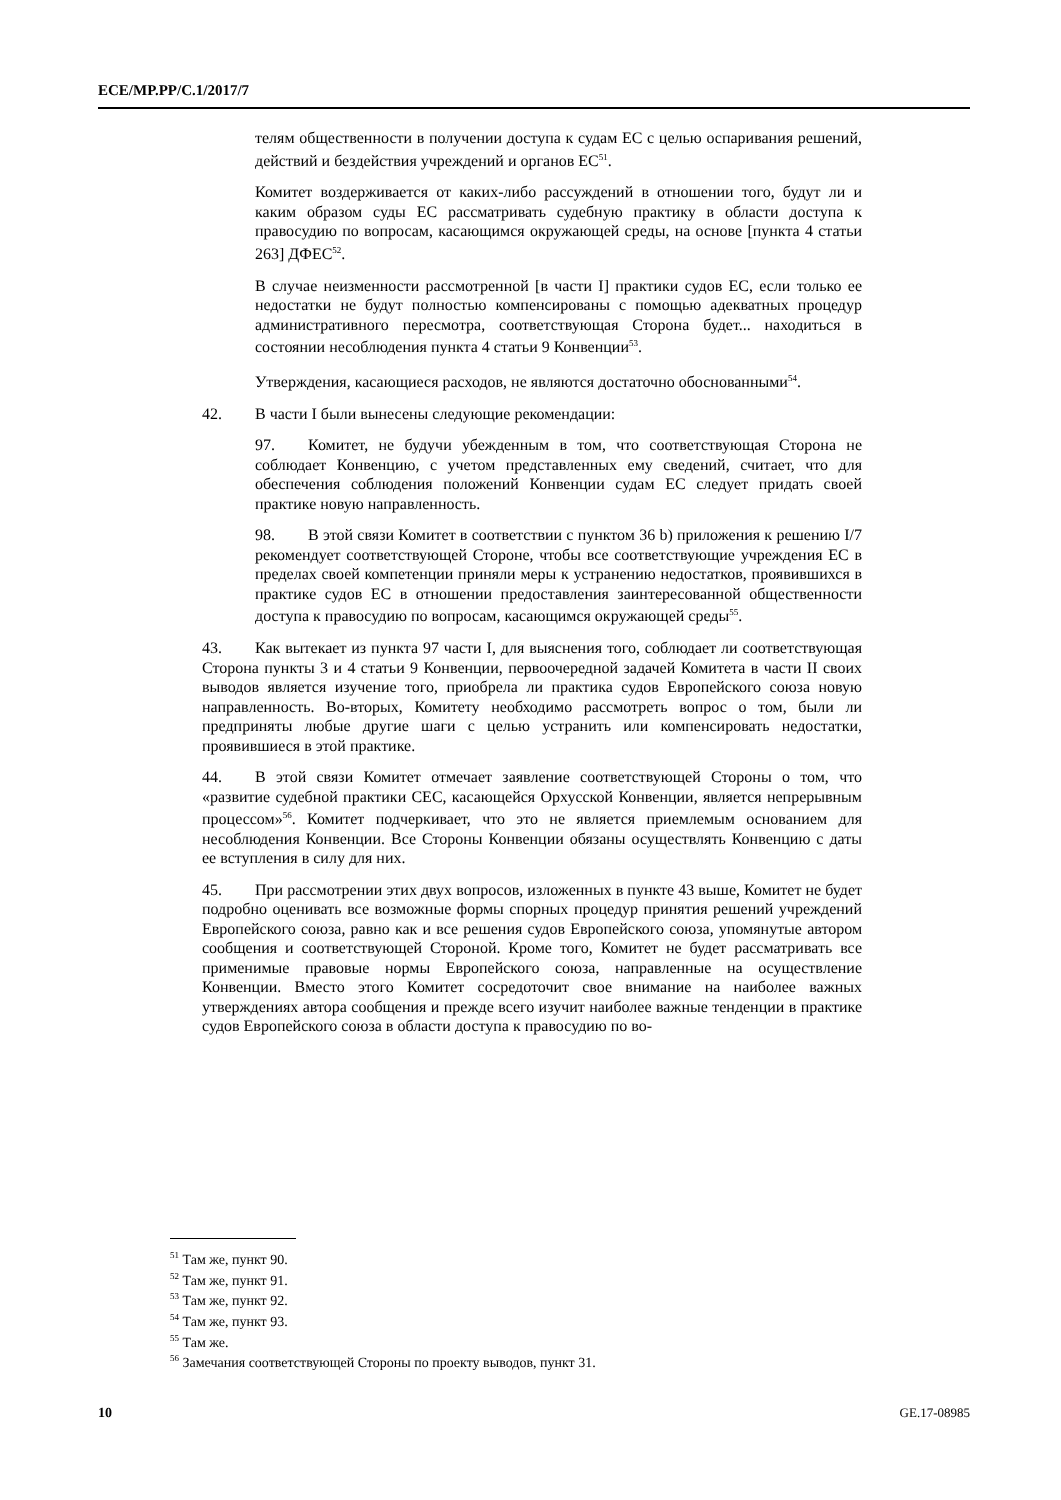ECE/MP.PP/C.1/2017/7
телям общественности в получении доступа к судам ЕС с целью оспаривания решений, действий и бездействия учреждений и органов ЕС<sup>51</sup>.
Комитет воздерживается от каких-либо рассуждений в отношении того, будут ли и каким образом суды ЕС рассматривать судебную практику в области доступа к правосудию по вопросам, касающимся окружающей среды, на основе [пункта 4 статьи 263] ДФЕС<sup>52</sup>.
В случае неизменности рассмотренной [в части I] практики судов ЕС, если только ее недостатки не будут полностью компенсированы с помощью адекватных процедур административного пересмотра, соответствующая Сторона будет... находиться в состоянии несоблюдения пункта 4 статьи 9 Конвенции<sup>53</sup>.
Утверждения, касающиеся расходов, не являются достаточно обоснованными<sup>54</sup>.
42. В части I были вынесены следующие рекомендации:
97. Комитет, не будучи убежденным в том, что соответствующая Сторона не соблюдает Конвенцию, с учетом представленных ему сведений, считает, что для обеспечения соблюдения положений Конвенции судам ЕС следует придать своей практике новую направленность.
98. В этой связи Комитет в соответствии с пунктом 36 b) приложения к решению I/7 рекомендует соответствующей Стороне, чтобы все соответствующие учреждения ЕС в пределах своей компетенции приняли меры к устранению недостатков, проявившихся в практике судов ЕС в отношении предоставления заинтересованной общественности доступа к правосудию по вопросам, касающимся окружающей среды<sup>55</sup>.
43. Как вытекает из пункта 97 части I, для выяснения того, соблюдает ли соответствующая Сторона пункты 3 и 4 статьи 9 Конвенции, первоочередной задачей Комитета в части II своих выводов является изучение того, приобрела ли практика судов Европейского союза новую направленность. Во-вторых, Комитету необходимо рассмотреть вопрос о том, были ли предприняты любые другие шаги с целью устранить или компенсировать недостатки, проявившиеся в этой практике.
44. В этой связи Комитет отмечает заявление соответствующей Стороны о том, что «развитие судебной практики СЕС, касающейся Орхусской Конвенции, является непрерывным процессом»<sup>56</sup>. Комитет подчеркивает, что это не является приемлемым основанием для несоблюдения Конвенции. Все Стороны Конвенции обязаны осуществлять Конвенцию с даты ее вступления в силу для них.
45. При рассмотрении этих двух вопросов, изложенных в пункте 43 выше, Комитет не будет подробно оценивать все возможные формы спорных процедур принятия решений учреждений Европейского союза, равно как и все решения судов Европейского союза, упомянутые автором сообщения и соответствующей Стороной. Кроме того, Комитет не будет рассматривать все применимые правовые нормы Европейского союза, направленные на осуществление Конвенции. Вместо этого Комитет сосредоточит свое внимание на наиболее важных утверждениях автора сообщения и прежде всего изучит наиболее важные тенденции в практике судов Европейского союза в области доступа к правосудию по во-
<sup>51</sup> Там же, пункт 90.
<sup>52</sup> Там же, пункт 91.
<sup>53</sup> Там же, пункт 92.
<sup>54</sup> Там же, пункт 93.
<sup>55</sup> Там же.
<sup>56</sup> Замечания соответствующей Стороны по проекту выводов, пункт 31.
10 GE.17-08985